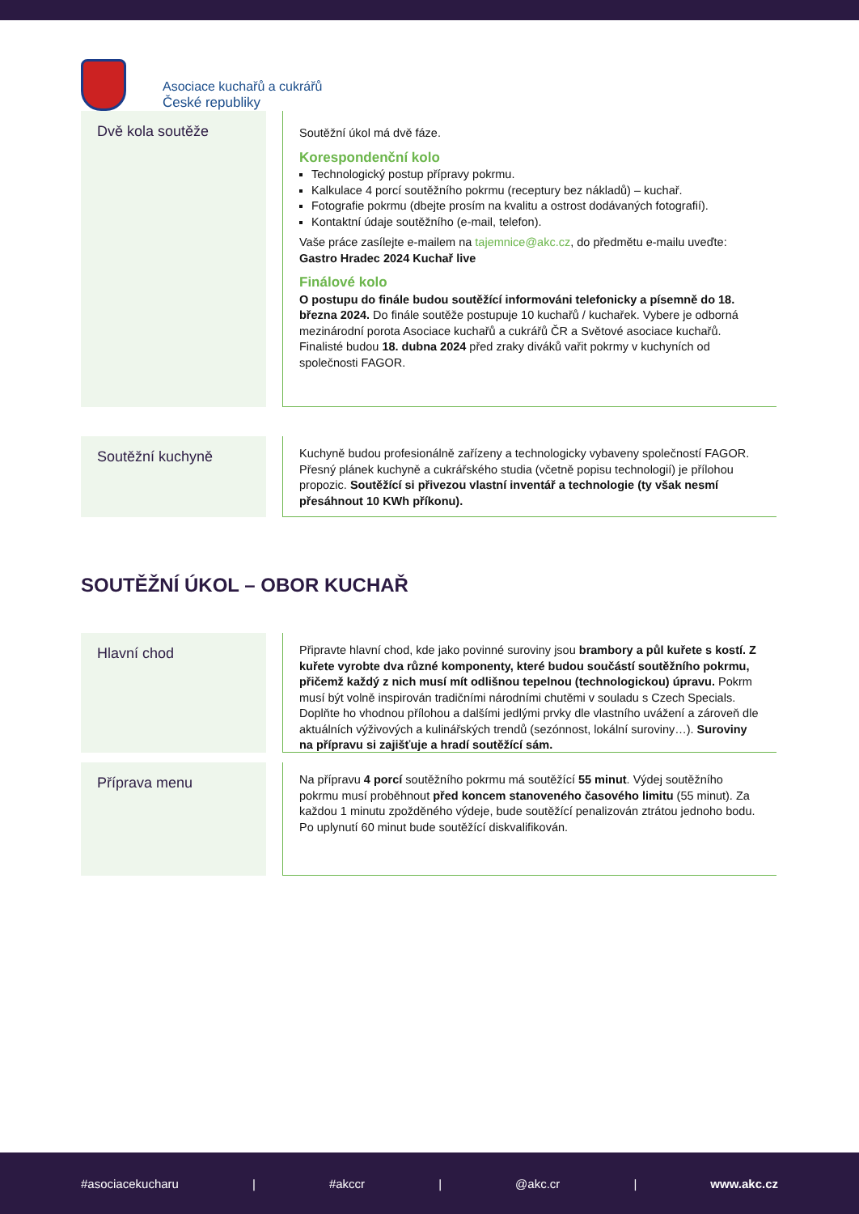Asociace kuchařů a cukrářů
České republiky
Dvě kola soutěže
Soutěžní úkol má dvě fáze.
Korespondenční kolo
Technologický postup přípravy pokrmu.
Kalkulace 4 porcí soutěžního pokrmu (receptury bez nákladů) – kuchař.
Fotografie pokrmu (dbejte prosím na kvalitu a ostrost dodávaných fotografií).
Kontaktní údaje soutěžního (e-mail, telefon).
Vaše práce zasílejte e-mailem na tajemnice@akc.cz, do předmětu e-mailu uveďte:
Gastro Hradec 2024 Kuchař live
Finálové kolo
O postupu do finále budou soutěžící informováni telefonicky a písemně do 18. března 2024. Do finále soutěže postupuje 10 kuchařů / kuchařek. Vybere je odborná mezinárodní porota Asociace kuchařů a cukrářů ČR a Světové asociace kuchařů. Finalisté budou 18. dubna 2024 před zraky diváků vařit pokrmy v kuchyních od společnosti FAGOR.
Soutěžní kuchyně
Kuchyně budou profesionálně zařízeny a technologicky vybaveny společností FAGOR. Přesný plánek kuchyně a cukrářského studia (včetně popisu technologií) je přílohou propozic. Soutěžící si přivezou vlastní inventář a technologie (ty však nesmí přesáhnout 10 KWh příkonu).
SOUTĚŽNÍ ÚKOL – OBOR KUCHAŘ
Hlavní chod
Připravte hlavní chod, kde jako povinné suroviny jsou brambory a půl kuřete s kostí. Z kuřete vyrobte dva různé komponenty, které budou součástí soutěžního pokrmu, přičemž každý z nich musí mít odlišnou tepelnou (technologickou) úpravu. Pokrm musí být volně inspirován tradičními národními chutěmi v souladu s Czech Specials. Doplňte ho vhodnou přílohou a dalšími jedlými prvky dle vlastního uvážení a zároveň dle aktuálních výživových a kulinářských trendů (sezónnost, lokální suroviny…). Suroviny na přípravu si zajišťuje a hradí soutěžící sám.
Příprava menu
Na přípravu 4 porcí soutěžního pokrmu má soutěžící 55 minut. Výdej soutěžního pokrmu musí proběhnout před koncem stanoveného časového limitu (55 minut). Za každou 1 minutu zpožděného výdeje, bude soutěžící penalizován ztrátou jednoho bodu. Po uplynutí 60 minut bude soutěžící diskvalifikován.
#asociacekucharu | #akccr | @akc.cr | www.akc.cz